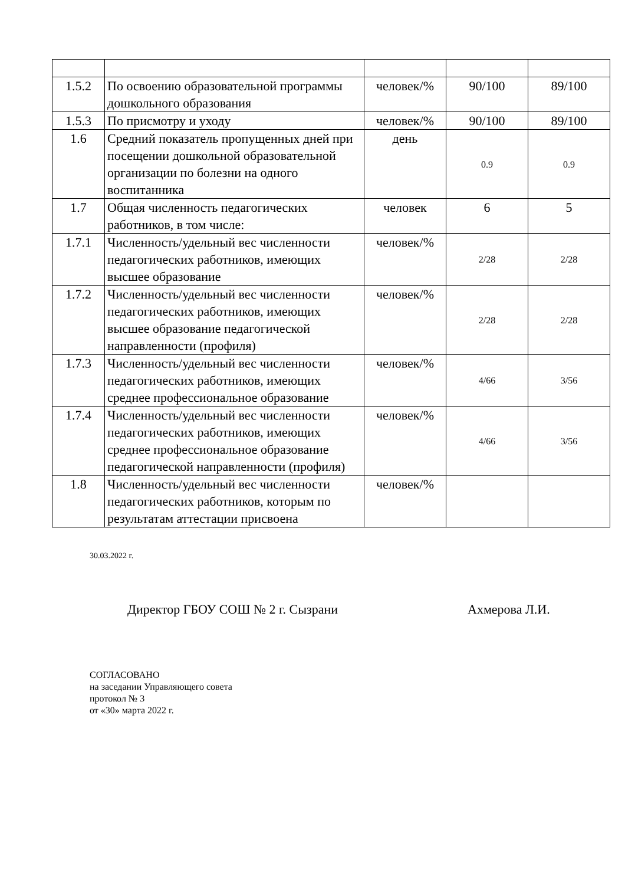| 1.5.2 | По освоению образовательной программы дошкольного образования | человек/% | 90/100 | 89/100 |
| 1.5.3 | По присмотру и уходу | человек/% | 90/100 | 89/100 |
| 1.6 | Средний показатель пропущенных дней при посещении дошкольной образовательной организации по болезни на одного воспитанника | день | 0.9 | 0.9 |
| 1.7 | Общая численность педагогических работников, в том числе: | человек | 6 | 5 |
| 1.7.1 | Численность/удельный вес численности педагогических работников, имеющих высшее образование | человек/% | 2/28 | 2/28 |
| 1.7.2 | Численность/удельный вес численности педагогических работников, имеющих высшее образование педагогической направленности (профиля) | человек/% | 2/28 | 2/28 |
| 1.7.3 | Численность/удельный вес численности педагогических работников, имеющих среднее профессиональное образование | человек/% | 4/66 | 3/56 |
| 1.7.4 | Численность/удельный вес численности педагогических работников, имеющих среднее профессиональное образование педагогической направленности (профиля) | человек/% | 4/66 | 3/56 |
| 1.8 | Численность/удельный вес численности педагогических работников, которым по результатам аттестации присвоена | человек/% | | |
30.03.2022 г.
Директор ГБОУ СОШ № 2 г. Сызрани Ахмерова Л.И.
СОГЛАСОВАНО
на заседании Управляющего совета
протокол № 3
от «30» марта 2022 г.